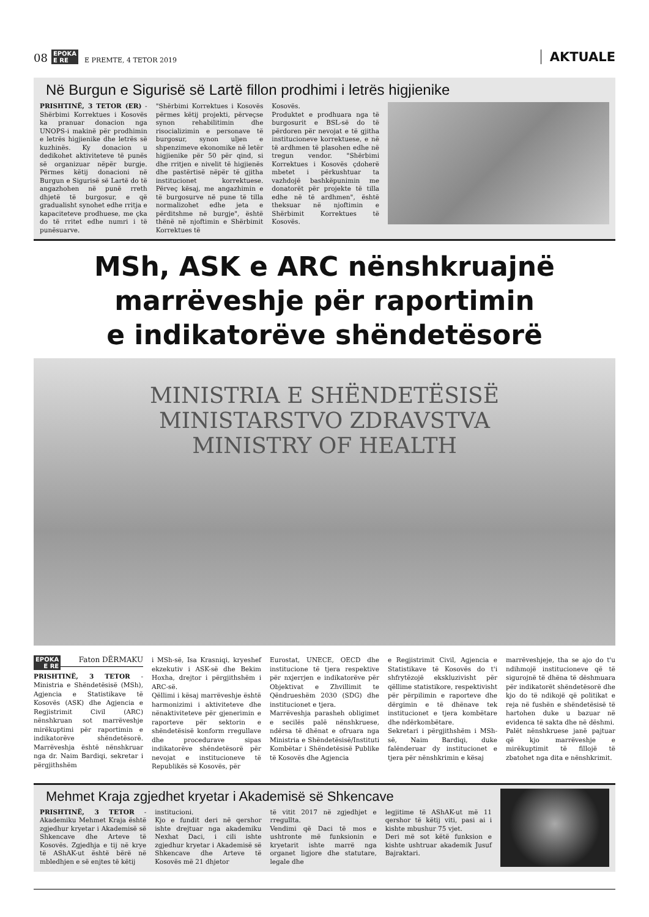08 EPOKA
E RE E PREMTE, 4 TETOR 2019 AKTUALE
Në Burgun e Sigurisë së Lartë fillon prodhimi i letrës higjienike
PRISHTINË, 3 TETOR (ER) - Shërbimi Korrektues i Kosovës ka pranuar donacion nga UNOPS-i makinë për prodhimin e letrës higjienike dhe letrës së kuzhinës. Ky donacion u dedikohet aktiviteteve të punës së organizuar nëpër burgje. Përmes këtij donacioni në Burgun e Sigurisë së Lartë do të angazhohen në punë rreth dhjetë të burgosur, e që gradualisht synohet edhe rritja e kapaciteteve prodhuese, me çka do të rritet edhe numri i të punësuarve.
"Shërbimi Korrektues i Kosovës përmes këtij projekti, përveçse synon rehabilitimin dhe risocializimin e personave të burgosur, synon uljen e shpenzimeve ekonomike në letër higjienike për 50 për qind, si dhe rritjen e nivelit të higjienës dhe pastërtisë nëpër të gjitha institucionet korrektuese. Përveç kësaj, me angazhimin e të burgosurve në pune të tilla normalizohet edhe jeta e përditshme në burgje", është thënë në njoftimin e Shërbimit Korrektues të
Kosovës.
Produktet e prodhuara nga të burgosurit e BSL-së do të përdoren për nevojat e të gjitha institucioneve korrektuese, e në të ardhmen të plasohen edhe në tregun vendor. "Shërbimi Korrektues i Kosovës çdoherë mbetet i përkushtuar ta vazhdojë bashkëpunimin me donatorët për projekte të tilla edhe në të ardhmen", është theksuar në njoftimin e Shërbimit Korrektues të Kosovës.
MSh, ASK e ARC nënshkruajnë
marrëveshje për raportimin
e indikatorëve shëndetësorë
MINISTRIA E SHËNDETËSISË
MINISTARSTVO ZDRAVSTVA
MINISTRY OF HEALTH
EPOKA
E RE Faton DËRMAKU
PRISHTINË, 3 TETOR - Ministria e Shëndetësisë (MSh), Agjencia e Statistikave të Kosovës (ASK) dhe Agjencia e Regjistrimit Civil (ARC) nënshkruan sot marrëveshje mirëkuptimi për raportimin e indikatorëve shëndetësorë. Marrëveshja është nënshkruar nga dr. Naim Bardiqi, sekretar i përgjithshëm
i MSh-së, Isa Krasniqi, kryeshef ekzekutiv i ASK-së dhe Bekim Hoxha, drejtor i përgjithshëm i ARC-së.
Qëllimi i kësaj marrëveshje është harmonizimi i aktiviteteve dhe nënaktiviteteve për gjenerimin e raporteve për sektorin e shëndetësisë konform rregullave dhe procedurave sipas indikatorëve shëndetësorë për nevojat e institucioneve të Republikës së Kosovës, për
Eurostat, UNECE, OECD dhe institucione të tjera respektive për nxjerrjen e indikatorëve për Objektivat e Zhvillimit te Qëndrueshëm 2030 (SDG) dhe institucionet e tjera.
Marrëveshja parasheh obligimet e secilës palë nënshkruese, ndërsa të dhënat e ofruara nga Ministria e Shëndetësisë/Instituti Kombëtar i Shëndetësisë Publike të Kosovës dhe Agjencia
e Regjistrimit Civil, Agjencia e Statistikave të Kosovës do t'i shfrytëzojë ekskluzivisht për qëllime statistikore, respektivisht për përpilimin e raporteve dhe dërgimin e të dhënave tek institucionet e tjera kombëtare dhe ndërkombëtare.
Sekretari i përgjithshëm i MSh-së, Naim Bardiqi, duke falënderuar dy institucionet e tjera për nënshkrimin e kësaj
marrëveshjeje, tha se ajo do t'u ndihmojë institucioneve që të sigurojnë të dhëna të dëshmuara për indikatorët shëndetësorë dhe kjo do të ndikojë që politikat e reja në fushën e shëndetësisë të hartohen duke u bazuar në evidenca të sakta dhe në dëshmi.
Palët nënshkruese janë pajtuar që kjo marrëveshje e mirëkuptimit të fillojë të zbatohet nga dita e nënshkrimit.
Mehmet Kraja zgjedhet kryetar i Akademisë së Shkencave
PRISHTINË, 3 TETOR - Akademiku Mehmet Kraja është zgjedhur kryetar i Akademisë së Shkencave dhe Arteve të Kosovës. Zgjedhja e tij në krye të AShAK-ut është bërë në mbledhjen e së enjtes të këtij
institucioni.
Kjo e fundit deri në qershor ishte drejtuar nga akademiku Nexhat Daci, i cili ishte zgjedhur kryetar i Akademisë së Shkencave dhe Arteve të Kosovës më 21 dhjetor
të vitit 2017 në zgjedhjet e rregullta.
Vendimi që Daci të mos e ushtronte më funksionin e kryetarit ishte marrë nga organet ligjore dhe statutare, legale dhe
legjitime të AShAK-ut më 11 qershor të këtij viti, pasi ai i kishte mbushur 75 vjet.
Deri më sot këtë funksion e kishte ushtruar akademik Jusuf Bajraktari.